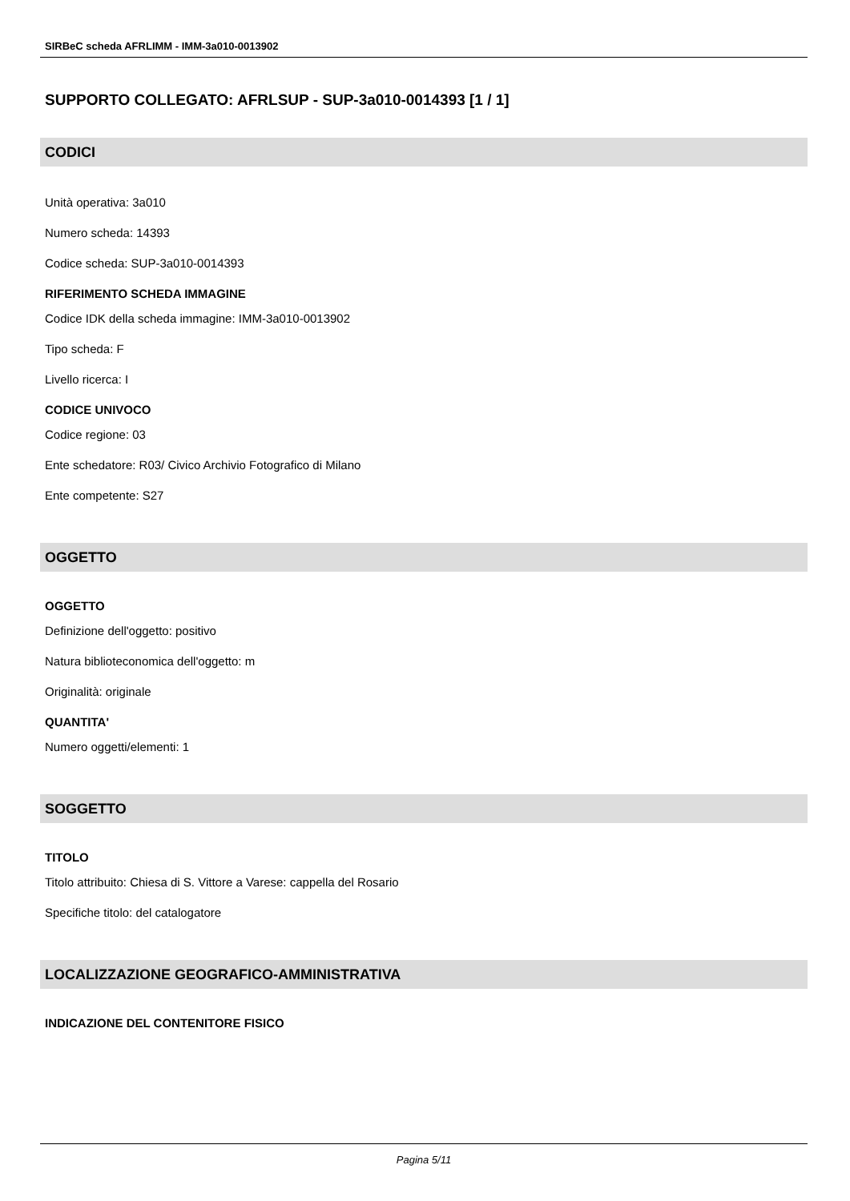SIRBeC scheda AFRLIMM - IMM-3a010-0013902
SUPPORTO COLLEGATO: AFRLSUP - SUP-3a010-0014393 [1 / 1]
CODICI
Unità operativa: 3a010
Numero scheda: 14393
Codice scheda: SUP-3a010-0014393
RIFERIMENTO SCHEDA IMMAGINE
Codice IDK della scheda immagine: IMM-3a010-0013902
Tipo scheda: F
Livello ricerca: I
CODICE UNIVOCO
Codice regione: 03
Ente schedatore: R03/ Civico Archivio Fotografico di Milano
Ente competente: S27
OGGETTO
OGGETTO
Definizione dell'oggetto: positivo
Natura biblioteconomica dell'oggetto: m
Originalità: originale
QUANTITA'
Numero oggetti/elementi: 1
SOGGETTO
TITOLO
Titolo attribuito: Chiesa di S. Vittore a Varese: cappella del Rosario
Specifiche titolo: del catalogatore
LOCALIZZAZIONE GEOGRAFICO-AMMINISTRATIVA
INDICAZIONE DEL CONTENITORE FISICO
Pagina 5/11